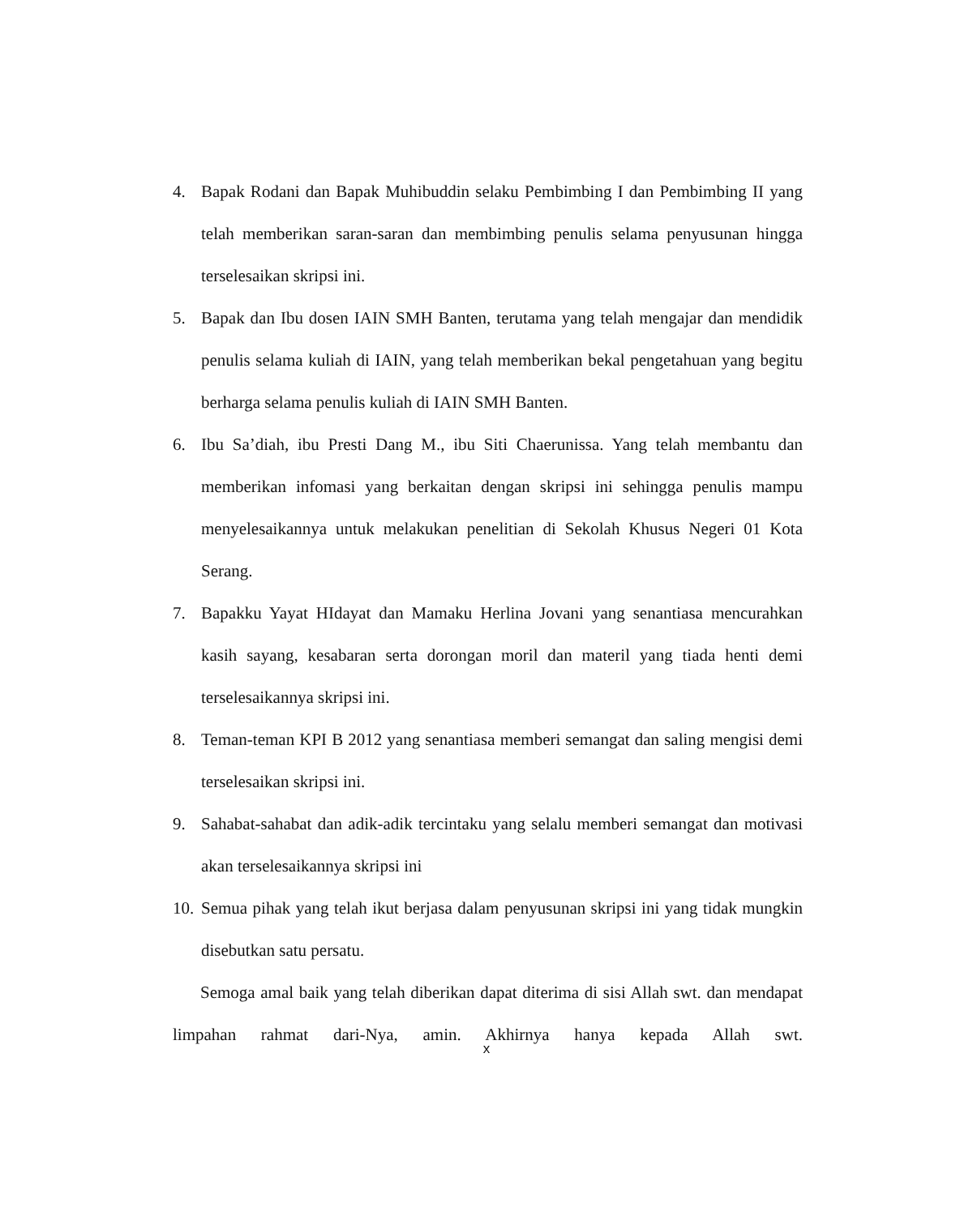4. Bapak Rodani dan Bapak Muhibuddin selaku Pembimbing I dan Pembimbing II yang telah memberikan saran-saran dan membimbing penulis selama penyusunan hingga terselesaikan skripsi ini.
5. Bapak dan Ibu dosen IAIN SMH Banten, terutama yang telah mengajar dan mendidik penulis selama kuliah di IAIN, yang telah memberikan bekal pengetahuan yang begitu berharga selama penulis kuliah di IAIN SMH Banten.
6. Ibu Sa’diah, ibu Presti Dang M., ibu Siti Chaerunissa. Yang telah membantu dan memberikan infomasi yang berkaitan dengan skripsi ini sehingga penulis mampu menyelesaikannya untuk melakukan penelitian di Sekolah Khusus Negeri 01 Kota Serang.
7. Bapakku Yayat HIdayat dan Mamaku Herlina Jovani yang senantiasa mencurahkan kasih sayang, kesabaran serta dorongan moril dan materil yang tiada henti demi terselesaikannya skripsi ini.
8. Teman-teman KPI B 2012 yang senantiasa memberi semangat dan saling mengisi demi terselesaikan skripsi ini.
9. Sahabat-sahabat dan adik-adik tercintaku yang selalu memberi semangat dan motivasi akan terselesaikannya skripsi ini
10. Semua pihak yang telah ikut berjasa dalam penyusunan skripsi ini yang tidak mungkin disebutkan satu persatu.
Semoga amal baik yang telah diberikan dapat diterima di sisi Allah swt. dan mendapat limpahan rahmat dari-Nya, amin. Akhirnya hanya kepada Allah swt.
x